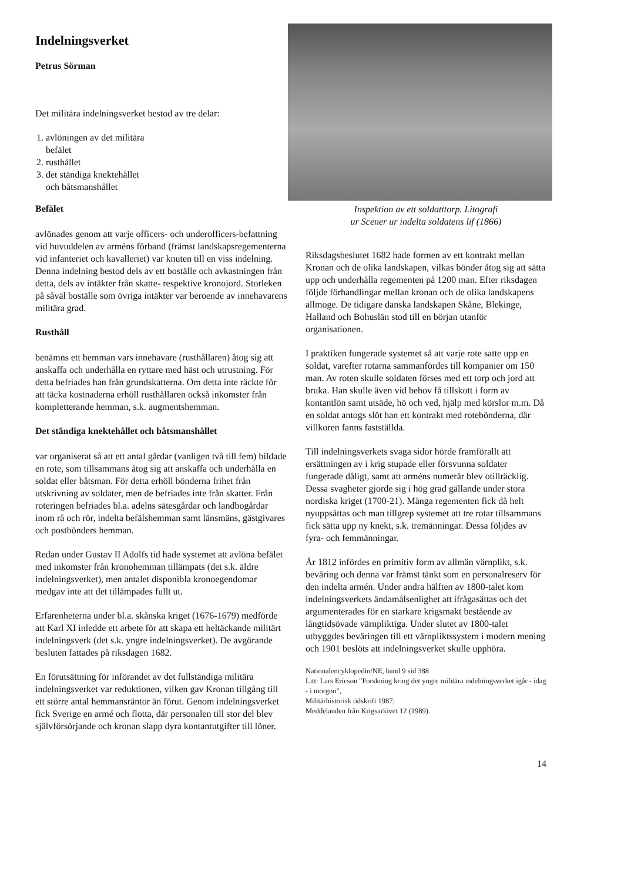Indelningsverket
Petrus Sörman
Det militära indelningsverket bestod av tre delar:
1. avlöningen av det militära
befälet
2. rusthållet
3. det ständiga knektehållet
och båtsmanshållet
Befälet
avlönades genom att varje officers- och underofficers-befattning vid huvuddelen av arméns förband (främst landskapsregementerna vid infanteriet och kavalleriet) var knuten till en viss indelning. Denna indelning bestod dels av ett boställe och avkastningen från detta, dels av intäkter från skatte- respektive kronojord. Storleken på såväl boställe som övriga intäkter var beroende av innehavarens militära grad.
Rusthåll
benämns ett hemman vars innehavare (rusthållaren) åtog sig att anskaffa och underhålla en ryttare med häst och utrustning. För detta befriades han från grundskatterna. Om detta inte räckte för att täcka kostnaderna erhöll rusthållaren också inkomster från kompletterande hemman, s.k. augmentshemman.
Det ständiga knektehållet och båtsmanshållet
var organiserat så att ett antal gårdar (vanligen två till fem) bildade en rote, som tillsammans åtog sig att anskaffa och underhålla en soldat eller båtsman. För detta erhöll bönderna frihet från utskrivning av soldater, men de befriades inte från skatter. Från roteringen befriades bl.a. adelns sätesgårdar och landbogårdar inom rå och rör, indelta befälshemman samt länsmäns, gästgivares och postbönders hemman.
Redan under Gustav II Adolfs tid hade systemet att avlöna befälet med inkomster från kronohemman tillämpats (det s.k. äldre indelningsverket), men antalet disponibla kronoegendomar medgav inte att det tillämpades fullt ut.
Erfarenheterna under bl.a. skånska kriget (1676-1679) medförde att Karl XI inledde ett arbete för att skapa ett heltäckande militärt indelningsverk (det s.k. yngre indelningsverket). De avgörande besluten fattades på riksdagen 1682.
En förutsättning för införandet av det fullständiga militära indelningsverket var reduktionen, vilken gav Kronan tillgång till ett större antal hemmansräntor än förut. Genom indelningsverket fick Sverige en armé och flotta, där personalen till stor del blev självförsörjande och kronan slapp dyra kontantutgifter till löner.
Inspektion av ett soldatttorp. Litografi
ur Scener ur indelta soldatens lif (1866)
Riksdagsbeslutet 1682 hade formen av ett kontrakt mellan Kronan och de olika landskapen, vilkas bönder åtog sig att sätta upp och underhålla regementen på 1200 man. Efter riksdagen följde förhandlingar mellan kronan och de olika landskapens allmoge. De tidigare danska landskapen Skåne, Blekinge, Halland och Bohuslän stod till en början utanför organisationen.
I praktiken fungerade systemet så att varje rote satte upp en soldat, varefter rotarna sammanfördes till kompanier om 150 man. Av roten skulle soldaten förses med ett torp och jord att bruka. Han skulle även vid behov få tillskott i form av kontantlön samt utsäde, hö och ved, hjälp med körslor m.m. Då en soldat antogs slöt han ett kontrakt med rotebönderna, där villkoren fanns fastställda.
Till indelningsverkets svaga sidor hörde framförallt att ersättningen av i krig stupade eller försvunna soldater fungerade dåligt, samt att arméns numerär blev otillräcklig. Dessa svagheter gjorde sig i hög grad gällande under stora nordiska kriget (1700-21). Många regementen fick då helt nyuppsättas och man tillgrep systemet att tre rotar tillsammans fick sätta upp ny knekt, s.k. tremänningar. Dessa följdes av fyra- och femmänningar.
År 1812 infördes en primitiv form av allmän värnplikt, s.k. beväring och denna var främst tänkt som en personalreserv för den indelta armén. Under andra hälften av 1800-talet kom indelningsverkets ändamålsenlighet att ifrågasättas och det argumenterades för en starkare krigsmakt bestående av långtidsövade värnpliktiga. Under slutet av 1800-talet utbyggdes beväringen till ett värnpliktssystem i modern mening och 1901 beslöts att indelningsverket skulle upphöra.
Nationalencyklopedin/NE, band 9 sid 388
Litt: Lars Ericson "Forskning kring det yngre militära indelningsverket igår - idag - i morgon",
Militärhistorisk tidskrift 1987;
Meddelanden från Krigsarkivet 12 (1989).
14